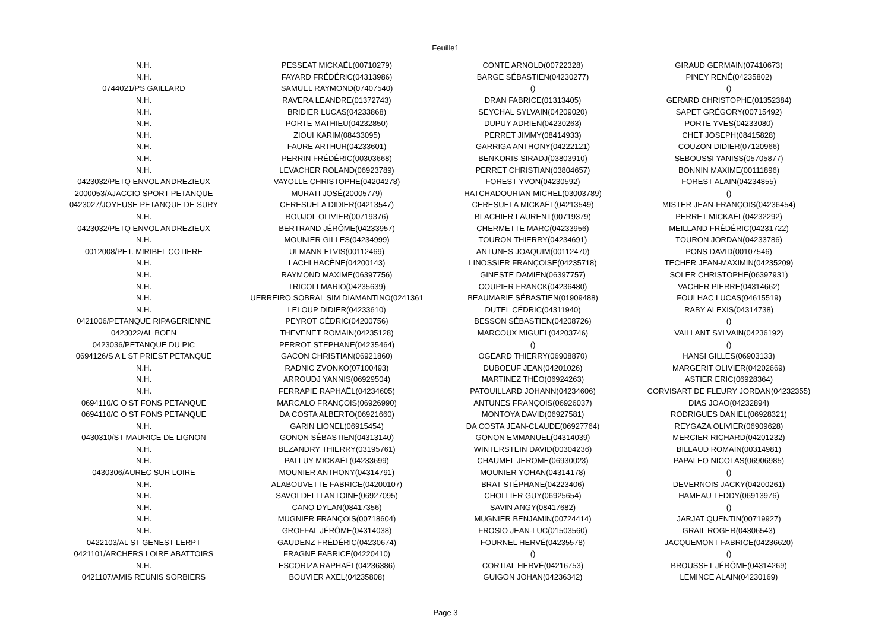Feuille1
| N.H. | PESSEAT MICKAËL(00710279) | CONTE ARNOLD(00722328) | GIRAUD GERMAIN(07410673) |
| N.H. | FAYARD FRÉDÉRIC(04313986) | BARGE SÉBASTIEN(04230277) | PINEY RENÉ(04235802) |
| 0744021/PS GAILLARD | SAMUEL RAYMOND(07407540) | () | () |
| N.H. | RAVERA LEANDRE(01372743) | DRAN FABRICE(01313405) | GERARD CHRISTOPHE(01352384) |
| N.H. | BRIDIER LUCAS(04233868) | SEYCHAL SYLVAIN(04209020) | SAPET GRÉGORY(00715492) |
| N.H. | PORTE MATHIEU(04232850) | DUPUY ADRIEN(04230263) | PORTE YVES(04233080) |
| N.H. | ZIOUI KARIM(08433095) | PERRET JIMMY(08414933) | CHET JOSEPH(08415828) |
| N.H. | FAURE ARTHUR(04233601) | GARRIGA ANTHONY(04222121) | COUZON DIDIER(07120966) |
| N.H. | PERRIN FRÉDÉRIC(00303668) | BENKORIS SIRADJ(03803910) | SEBOUSSI YANISS(05705877) |
| N.H. | LEVACHER ROLAND(06923789) | PERRET CHRISTIAN(03804657) | BONNIN MAXIME(00111896) |
| 0423032/PETQ ENVOL ANDREZIEUX | VAYOLLE CHRISTOPHE(04204278) | FOREST YVON(04230592) | FOREST ALAIN(04234855) |
| 2000053/AJACCIO SPORT PETANQUE | MURATI JOSÉ(20005779) | HATCHADOURIAN MICHEL(03003789) | () |
| 0423027/JOYEUSE PETANQUE DE SURY | CERESUELA DIDIER(04213547) | CERESUELA MICKAËL(04213549) | MISTER JEAN-FRANÇOIS(04236454) |
| N.H. | ROUJOL OLIVIER(00719376) | BLACHIER LAURENT(00719379) | PERRET MICKAËL(04232292) |
| 0423032/PETQ ENVOL ANDREZIEUX | BERTRAND JÉRÔME(04233957) | CHERMETTE MARC(04233956) | MEILLAND FRÉDÉRIC(04231722) |
| N.H. | MOUNIER GILLES(04234999) | TOURON THIERRY(04234691) | TOURON JORDAN(04233786) |
| 0012008/PET. MIRIBEL COTIERE | ULMANN ELVIS(00112469) | ANTUNES JOAQUIM(00112470) | PONS DAVID(00107546) |
| N.H. | LACHI HACÈNE(04200143) | LINOSSIER FRANÇOISE(04235718) | TECHER JEAN-MAXIMIN(04235209) |
| N.H. | RAYMOND MAXIME(06397756) | GINESTE DAMIEN(06397757) | SOLER CHRISTOPHE(06397931) |
| N.H. | TRICOLI MARIO(04235639) | COUPIER FRANCK(04236480) | VACHER PIERRE(04314662) |
| N.H. | UERREIRO SOBRAL SIM DIAMANTINO(0241361 | BEAUMARIE SÉBASTIEN(01909488) | FOULHAC LUCAS(04615519) |
| N.H. | LELOUP DIDIER(04233610) | DUTEL CÉDRIC(04311940) | RABY ALEXIS(04314738) |
| 0421006/PETANQUE RIPAGERIENNE | PEYROT CÉDRIC(04200756) | BESSON SÉBASTIEN(04208726) | () |
| 0423022/AL BOEN | THEVENET ROMAIN(04235128) | MARCOUX MIGUEL(04203746) | VAILLANT SYLVAIN(04236192) |
| 0423036/PETANQUE DU PIC | PERROT STEPHANE(04235464) | () | () |
| 0694126/S A L ST PRIEST PETANQUE | GACON CHRISTIAN(06921860) | OGEARD THIERRY(06908870) | HANSI GILLES(06903133) |
| N.H. | RADNIC ZVONKO(07100493) | DUBOEUF JEAN(04201026) | MARGERIT OLIVIER(04202669) |
| N.H. | ARROUDJ YANNIS(06929504) | MARTINEZ THÉO(06924263) | ASTIER ERIC(06928364) |
| N.H. | FERRAPIE RAPHAËL(04234605) | PATOUILLARD JOHANN(04234606) | CORVISART DE FLEURY JORDAN(04232355) |
| 0694110/C O ST FONS PETANQUE | MARCALO FRANÇOIS(06926990) | ANTUNES FRANÇOIS(06926037) | DIAS JOAO(04232894) |
| 0694110/C O ST FONS PETANQUE | DA COSTA ALBERTO(06921660) | MONTOYA DAVID(06927581) | RODRIGUES DANIEL(06928321) |
| N.H. | GARIN LIONEL(06915454) | DA COSTA JEAN-CLAUDE(06927764) | REYGAZA OLIVIER(06909628) |
| 0430310/ST MAURICE DE LIGNON | GONON SÉBASTIEN(04313140) | GONON EMMANUEL(04314039) | MERCIER RICHARD(04201232) |
| N.H. | BEZANDRY THIERRY(03195761) | WINTERSTEIN DAVID(00304236) | BILLAUD ROMAIN(00314981) |
| N.H. | PALLUY MICKAËL(04233699) | CHAUMEL JEROME(06930023) | PAPALEO NICOLAS(06906985) |
| 0430306/AUREC SUR LOIRE | MOUNIER ANTHONY(04314791) | MOUNIER YOHAN(04314178) | () |
| N.H. | ALABOUVETTE FABRICE(04200107) | BRAT STÉPHANE(04223406) | DEVERNOIS JACKY(04200261) |
| N.H. | SAVOLDELLI ANTOINE(06927095) | CHOLLIER GUY(06925654) | HAMEAU TEDDY(06913976) |
| N.H. | CANO DYLAN(08417356) | SAVIN ANGY(08417682) | () |
| N.H. | MUGNIER FRANÇOIS(00718604) | MUGNIER BENJAMIN(00724414) | JARJAT QUENTIN(00719927) |
| N.H. | GROFFAL JÉRÔME(04314038) | FROSIO JEAN-LUC(01503560) | GRAIL ROGER(04306543) |
| 0422103/AL ST GENEST LERPT | GAUDENZ FRÉDÉRIC(04230674) | FOURNEL HERVÉ(04235578) | JACQUEMONT FABRICE(04236620) |
| 0421101/ARCHERS LOIRE ABATTOIRS | FRAGNE FABRICE(04220410) | () | () |
| N.H. | ESCORIZA RAPHAËL(04236386) | CORTIAL HERVÉ(04216753) | BROUSSET JÉRÔME(04314269) |
| 0421107/AMIS REUNIS SORBIERS | BOUVIER AXEL(04235808) | GUIGON JOHAN(04236342) | LEMINCE ALAIN(04230169) |
Page 3